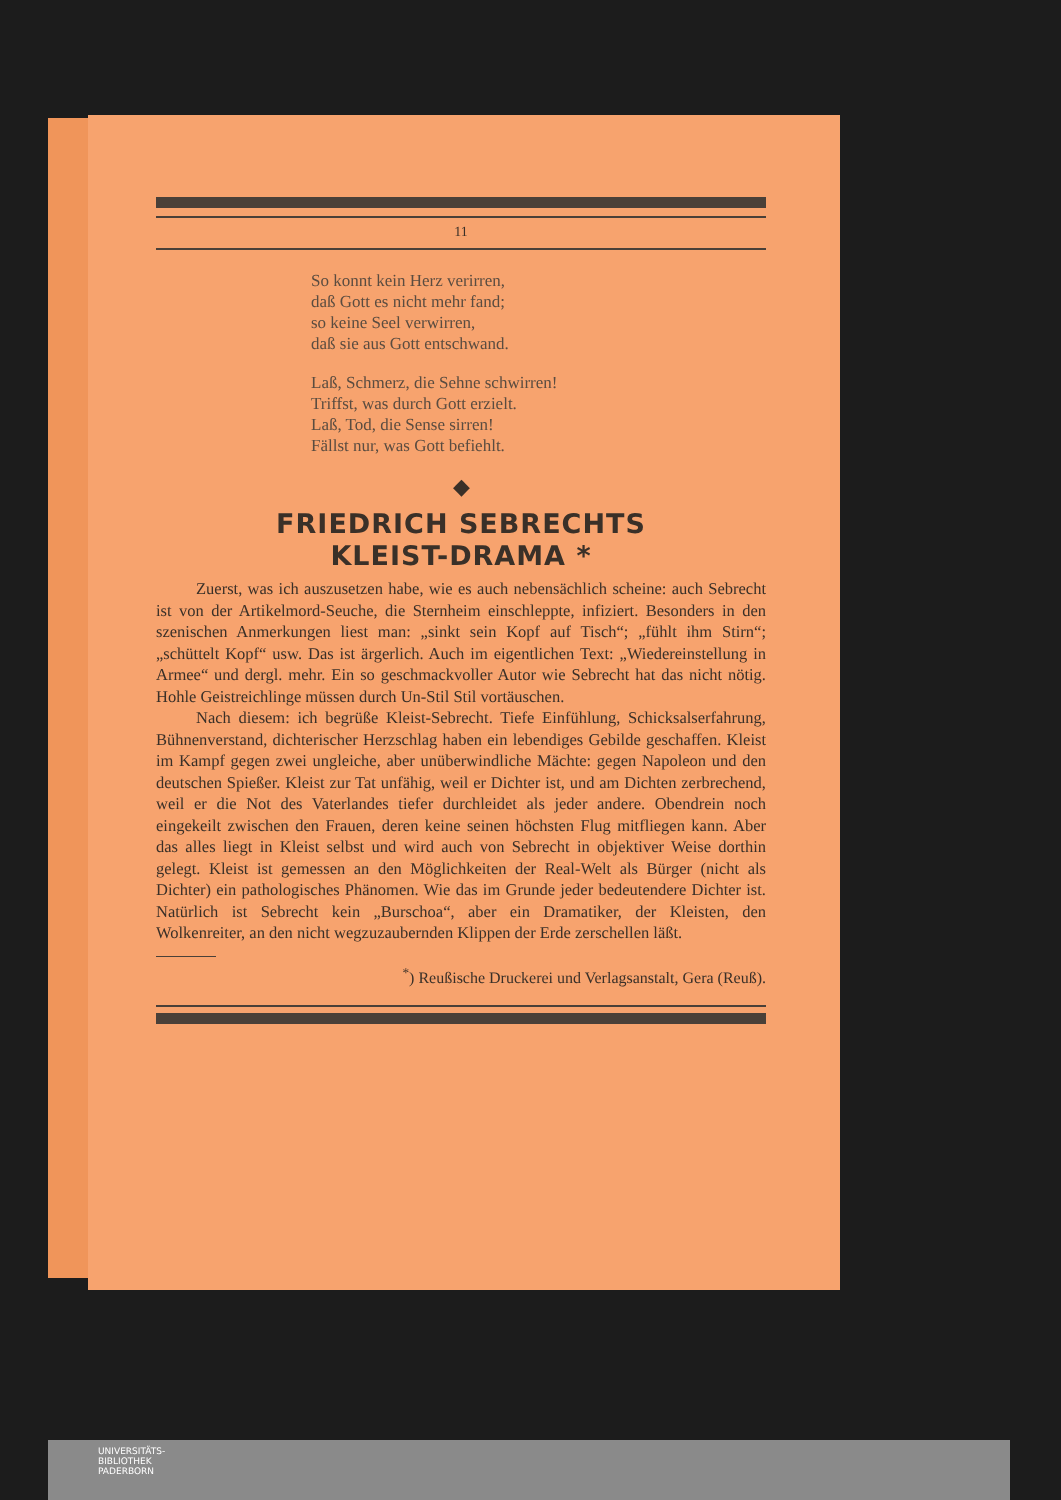11
So konnt kein Herz verirren,
daß Gott es nicht mehr fand;
so keine Seel verwirren,
daß sie aus Gott entschwand.
Laß, Schmerz, die Sehne schwirren!
Triffst, was durch Gott erzielt.
Laß, Tod, die Sense sirren!
Fällst nur, was Gott befiehlt.
◆
FRIEDRICH SEBRECHTS
KLEIST-DRAMA *
Zuerst, was ich auszusetzen habe, wie es auch nebensächlich scheine: auch Sebrecht ist von der Artikelmord-Seuche, die Sternheim einschleppte, infiziert. Besonders in den szenischen Anmerkungen liest man: „sinkt sein Kopf auf Tisch“; „fühlt ihm Stirn“; „schüttelt Kopf“ usw. Das ist ärgerlich. Auch im eigentlichen Text: „Wiedereinstellung in Armee“ und dergl. mehr. Ein so geschmackvoller Autor wie Sebrecht hat das nicht nötig. Hohle Geistreichlinge müssen durch Un-Stil Stil vortäuschen.
Nach diesem: ich begrüße Kleist-Sebrecht. Tiefe Einfühlung, Schicksalserfahrung, Bühnenverstand, dichterischer Herzschlag haben ein lebendiges Gebilde geschaffen. Kleist im Kampf gegen zwei ungleiche, aber unüberwindliche Mächte: gegen Napoleon und den deutschen Spießer. Kleist zur Tat unfähig, weil er Dichter ist, und am Dichten zerbrechend, weil er die Not des Vaterlandes tiefer durchleidet als jeder andere. Obendrein noch eingekeilt zwischen den Frauen, deren keine seinen höchsten Flug mitfliegen kann. Aber das alles liegt in Kleist selbst und wird auch von Sebrecht in objektiver Weise dorthin gelegt. Kleist ist gemessen an den Möglichkeiten der Real-Welt als Bürger (nicht als Dichter) ein pathologisches Phänomen. Wie das im Grunde jeder bedeutendere Dichter ist. Natürlich ist Sebrecht kein „Burschoa“, aber ein Dramatiker, der Kleisten, den Wolkenreiter, an den nicht wegzuzaubernden Klippen der Erde zerschellen läßt.
<sup>*</sup>) Reußische Druckerei und Verlagsanstalt, Gera (Reuß).
UNIVERSITÄTS-
BIBLIOTHEK
PADERBORN